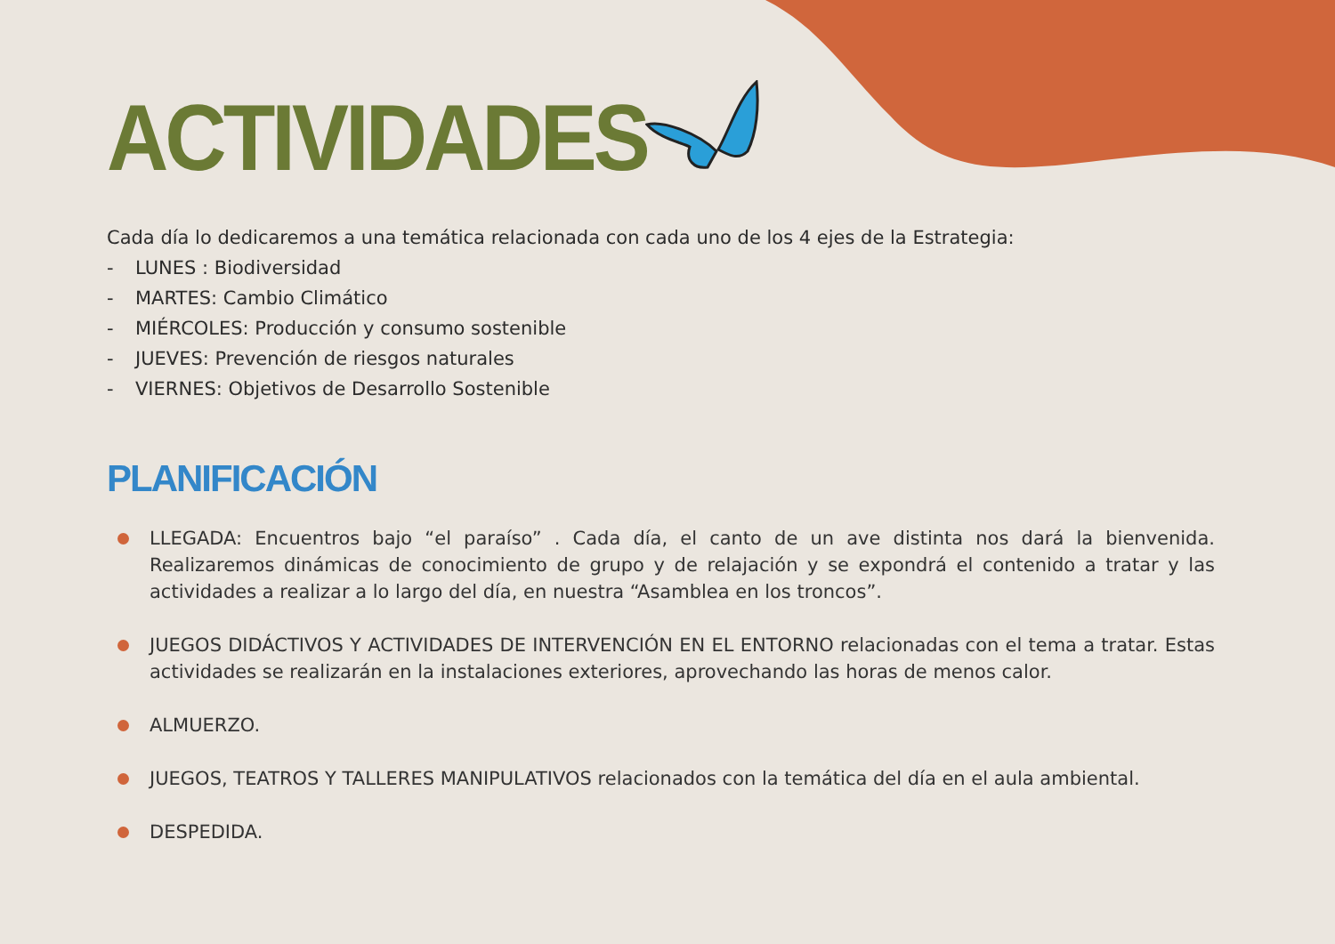ACTIVIDADES
Cada día lo dedicaremos a una temática relacionada con cada uno de los 4 ejes de la Estrategia:
- LUNES : Biodiversidad
- MARTES: Cambio Climático
- MIÉRCOLES: Producción y consumo sostenible
- JUEVES: Prevención de riesgos naturales
- VIERNES: Objetivos de Desarrollo Sostenible
PLANIFICACIÓN
LLEGADA: Encuentros bajo “el paraíso” . Cada día, el canto de un ave distinta nos dará la bienvenida. Realizaremos dinámicas de conocimiento de grupo y de relajación y se expondrá el contenido a tratar y las actividades a realizar a lo largo del día, en nuestra “Asamblea en los troncos”.
JUEGOS DIDÁCTIVOS Y ACTIVIDADES DE INTERVENCIÓN EN EL ENTORNO relacionadas con el tema a tratar. Estas actividades se realizarán en la instalaciones exteriores, aprovechando las horas de menos calor.
ALMUERZO.
JUEGOS, TEATROS Y TALLERES MANIPULATIVOS relacionados con la temática del día en el aula ambiental.
DESPEDIDA.